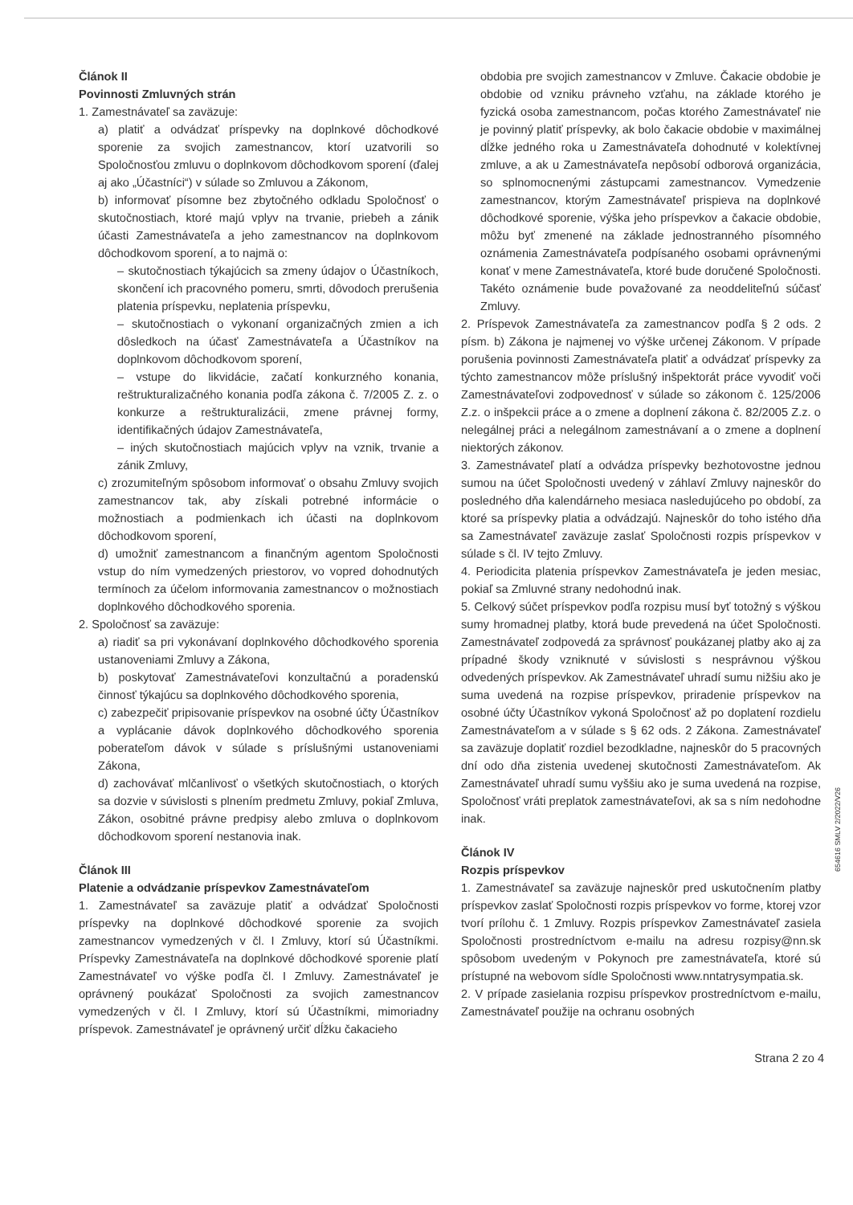Článok II
Povinnosti Zmluvných strán
1. Zamestnávateľ sa zaväzuje:
a) platiť a odvádzať príspevky na doplnkové dôchodkové sporenie za svojich zamestnancov, ktorí uzatvorili so Spoločnosťou zmluvu o doplnkovom dôchodkovom sporení (ďalej aj ako „Účastníci“) v súlade so Zmluvou a Zákonom,
b) informovať písomne bez zbytočného odkladu Spoločnosť o skutočnostiach, ktoré majú vplyv na trvanie, priebeh a zánik účasti Zamestnávateľa a jeho zamestnancov na doplnkovom dôchodkovom sporení, a to najmä o:
– skutočnostiach týkajúcich sa zmeny údajov o Účastníkoch, skončení ich pracovného pomeru, smrti, dôvodoch prerušenia platenia príspevku, neplatenia príspevku,
– skutočnostiach o vykonaní organizačných zmien a ich dôsledkoch na účasť Zamestnávateľa a Účastníkov na doplnkovom dôchodkovom sporení,
– vstupe do likvidácie, začatí konkurzného konania, reštrukturalizačného konania podľa zákona č. 7/2005 Z. z. o konkurze a reštrukturalizácii, zmene právnej formy, identifikačných údajov Zamestnávateľa,
– iných skutočnostiach majúcich vplyv na vznik, trvanie a zánik Zmluvy,
c) zrozumiteľným spôsobom informovať o obsahu Zmluvy svojich zamestnancov tak, aby získali potrebné informácie o možnostiach a podmienkach ich účasti na doplnkovom dôchodkovom sporení,
d) umožniť zamestnancom a finančným agentom Spoločnosti vstup do ním vymedzených priestorov, vo vopred dohodnutých termínoch za účelom informovania zamestnancov o možnostiach doplnkového dôchodkového sporenia.
2. Spoločnosť sa zaväzuje:
a) riadiť sa pri vykonávaní doplnkového dôchodkového sporenia ustanoveniami Zmluvy a Zákona,
b) poskytovať Zamestnávateľovi konzultačnú a poradenskú činnosť týkajúcu sa doplnkového dôchodkového sporenia,
c) zabezpečiť pripisovanie príspevkov na osobné účty Účastníkov a vyplácanie dávok doplnkového dôchodkového sporenia poberateľom dávok v súlade s príslušnými ustanoveniami Zákona,
d) zachovávať mlčanlivosť o všetkých skutočnostiach, o ktorých sa dozvie v súvislosti s plnením predmetu Zmluvy, pokiaľ Zmluva, Zákon, osobitné právne predpisy alebo zmluva o doplnkovom dôchodkovom sporení nestanovia inak.
Článok III
Platenie a odvádzanie príspevkov Zamestnávateľom
1. Zamestnávateľ sa zaväzuje platiť a odvádzať Spoločnosti príspevky na doplnkové dôchodkové sporenie za svojich zamestnancov vymedzených v čl. I Zmluvy, ktorí sú Účastníkmi. Príspevky Zamestnávateľa na doplnkové dôchodkové sporenie platí Zamestnávateľ vo výške podľa čl. I Zmluvy. Zamestnávateľ je oprávnený poukázať Spoločnosti za svojich zamestnancov vymedzených v čl. I Zmluvy, ktorí sú Účastníkmi, mimoriadny príspevok. Zamestnávateľ je oprávnený určiť dĺžku čakacieho
obdobia pre svojich zamestnancov v Zmluve. Čakacie obdobie je obdobie od vzniku právneho vzťahu, na základe ktorého je fyzická osoba zamestnancom, počas ktorého Zamestnávateľ nie je povinný platiť príspevky, ak bolo čakacie obdobie v maximálnej dĺžke jedného roka u Zamestnávateľa dohodnuté v kolektívnej zmluve, a ak u Zamestnávateľa nepôsobí odborová organizácia, so splnomocnenými zástupcami zamestnancov. Vymedzenie zamestnancov, ktorým Zamestnávateľ prispieva na doplnkové dôchodkové sporenie, výška jeho príspevkov a čakacie obdobie, môžu byť zmenené na základe jednostranného písomného oznámenia Zamestnávateľa podpísaného osobami oprávnenými konať v mene Zamestnávateľa, ktoré bude doručené Spoločnosti. Takéto oznámenie bude považované za neoddeliteľnú súčasť Zmluvy.
2. Príspevok Zamestnávateľa za zamestnancov podľa § 2 ods. 2 písm. b) Zákona je najmenej vo výške určenej Zákonom. V prípade porušenia povinnosti Zamestnávateľa platiť a odvádzať príspevky za týchto zamestnancov môže príslušný inšpektorát práce vyvodiť voči Zamestnávateľovi zodpovednosť v súlade so zákonom č. 125/2006 Z.z. o inšpekcii práce a o zmene a doplnení zákona č. 82/2005 Z.z. o nelegálnej práci a nelegálnom zamestnávaní a o zmene a doplnení niektorých zákonov.
3. Zamestnávateľ platí a odvádza príspevky bezhotovostne jednou sumou na účet Spoločnosti uvedený v záhlaví Zmluvy najneskôr do posledného dňa kalendárneho mesiaca nasledujúceho po období, za ktoré sa príspevky platia a odvádzajú. Najneskôr do toho istého dňa sa Zamestnávateľ zaväzuje zaslať Spoločnosti rozpis príspevkov v súlade s čl. IV tejto Zmluvy.
4. Periodicita platenia príspevkov Zamestnávateľa je jeden mesiac, pokiaľ sa Zmluvné strany nedohodnú inak.
5. Celkový súčet príspevkov podľa rozpisu musí byť totožný s výškou sumy hromadnej platby, ktorá bude prevedená na účet Spoločnosti. Zamestnávateľ zodpovedá za správnosť poukázanej platby ako aj za prípadné škody vzniknuté v súvislosti s nesprávnou výškou odvedených príspevkov. Ak Zamestnávateľ uhradí sumu nižšiu ako je suma uvedená na rozpise príspevkov, priradenie príspevkov na osobné účty Účastníkov vykoná Spoločnosť až po doplatení rozdielu Zamestnávateľom a v súlade s § 62 ods. 2 Zákona. Zamestnávateľ sa zaväzuje doplatiť rozdiel bezodkladne, najneskôr do 5 pracovných dní odo dňa zistenia uvedenej skutočnosti Zamestnávateľom. Ak Zamestnávateľ uhradí sumu vyššiu ako je suma uvedená na rozpise, Spoločnosť vráti preplatok zamestnávateľovi, ak sa s ním nedohodne inak.
Článok IV
Rozpis príspevkov
1. Zamestnávateľ sa zaväzuje najneskôr pred uskutočnením platby príspevkov zaslať Spoločnosti rozpis príspevkov vo forme, ktorej vzor tvorí prílohu č. 1 Zmluvy. Rozpis príspevkov Zamestnávateľ zasiela Spoločnosti prostredníctvom e-mailu na adresu rozpisy@nn.sk spôsobom uvedeným v Pokynoch pre zamestnávateľa, ktoré sú prístupné na webovom sídle Spoločnosti www.nntatrysympatia.sk.
2. V prípade zasielania rozpisu príspevkov prostredníctvom e-mailu, Zamestnávateľ použije na ochranu osobných
Strana 2 zo 4
654616 SMLV 2/2022/V26